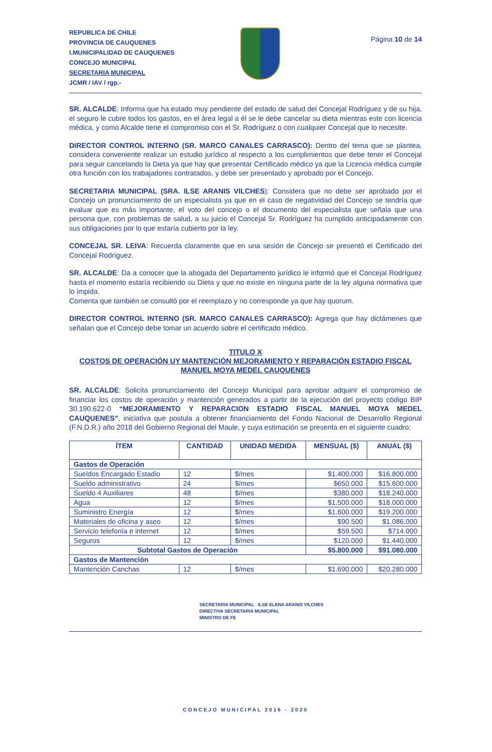REPUBLICA DE CHILE
PROVINCIA DE CAUQUENES
I.MUNICIPALIDAD DE CAUQUENES
CONCEJO MUNICIPAL
SECRETARIA MUNICIPAL
JCMR / IAV / rgp.-
Página 10 de 14
SR. ALCALDE: Informa que ha estado muy pendiente del estado de salud del Concejal Rodríguez y de su hija, el seguro le cubre todos los gastos, en el área legal a él se le debe cancelar su dieta mientras este con licencia médica, y como Alcalde tiene el compromiso con el Sr. Rodríguez o con cualquier Concejal que lo necesite.
DIRECTOR CONTROL INTERNO (SR. MARCO CANALES CARRASCO): Dentro del tema que se plantea, considera conveniente realizar un estudio jurídico al respecto a los cumplimientos que debe tener el Concejal para seguir cancelando la Dieta ya que hay que presentar Certificado médico ya que la Licencia médica cumple otra función con los trabajadores contratados, y debe ser presentado y aprobado por el Concejo.
SECRETARIA MUNICIPAL (SRA. ILSE ARANIS VILCHES): Considera que no debe ser aprobado por el Concejo un pronunciamiento de un especialista ya que en el caso de negatividad del Concejo se tendría que evaluar que es más importante, el voto del concejo o el documento del especialista que señala que una persona que, con problemas de salud, a su juicio el Concejal Sr. Rodríguez ha cumplido anticipadamente con sus obligaciones por lo que estaría cubierto por la ley.
CONCEJAL SR. LEIVA: Recuerda claramente que en una sesión de Concejo se presentó el Certificado del Concejal Rodríguez.
SR. ALCALDE: Da a conocer que la abogada del Departamento jurídico le informó que el Concejal Rodríguez hasta el momento estaría recibiendo su Dieta y que no existe en ninguna parte de la ley alguna normativa que lo impida.
Comenta que también se consultó por el reemplazo y no corresponde ya que hay quorum.
DIRECTOR CONTROL INTERNO (SR. MARCO CANALES CARRASCO): Agrega que hay dictámenes que señalan que el Concejo debe tomar un acuerdo sobre el certificado médico.
TITULO X
COSTOS DE OPERACIÓN UY MANTENCIÓN MEJORAMIENTO Y REPARACIÓN ESTADIO FISCAL MANUEL MOYA MEDEL CAUQUENES
SR. ALCALDE: Solicita pronunciamiento del Concejo Municipal para aprobar adquirir el compromiso de financiar los costos de operación y mantención generados a partir de la ejecución del proyecto código BIP 30.190.622-0 “MEJORAMIENTO Y REPARACION ESTADIO FISCAL MANUEL MOYA MEDEL CAUQUENES”, iniciativa que postula a obtener financiamiento del Fondo Nacional de Desarrollo Regional (F.N.D.R.) año 2018 del Gobierno Regional del Maule, y cuya estimación se presenta en el siguiente cuadro:
| ÍTEM | CANTIDAD | UNIDAD MEDIDA | MENSUAL ($) | ANUAL ($) |
| --- | --- | --- | --- | --- |
| Gastos de Operación | | | | |
| Sueldos Encargado Estadio | 12 | $/mes | $1.400.000 | $16.800.000 |
| Sueldo administrativo | 24 | $/mes | $650.000 | $15.600.000 |
| Sueldo 4 Auxiliares | 48 | $/mes | $380.000 | $18.240.000 |
| Agua | 12 | $/mes | $1.500.000 | $18.000.000 |
| Suministro Energía | 12 | $/mes | $1.600.000 | $19.200.000 |
| Materiales de oficina y aseo | 12 | $/mes | $90.500 | $1.086.000 |
| Servicio telefonía e internet | 12 | $/mes | $59.500 | $714.000 |
| Seguros | 12 | $/mes | $120.000 | $1.440.000 |
| Subtotal Gastos de Operación | | | $5.800.000 | $91.080.000 |
| Gastos de Mantención | | | | |
| Mantención Canchas | 12 | $/mes | $1.690.000 | $20.280.000 |
SECRETARIA MUNICIPAL ILSE ELENA ARANIS VILCHES
DIRECTIVA SECRETARIA MUNICIPAL
MINISTRO DE FE
CONCEJO MUNICIPAL 2016 - 2020